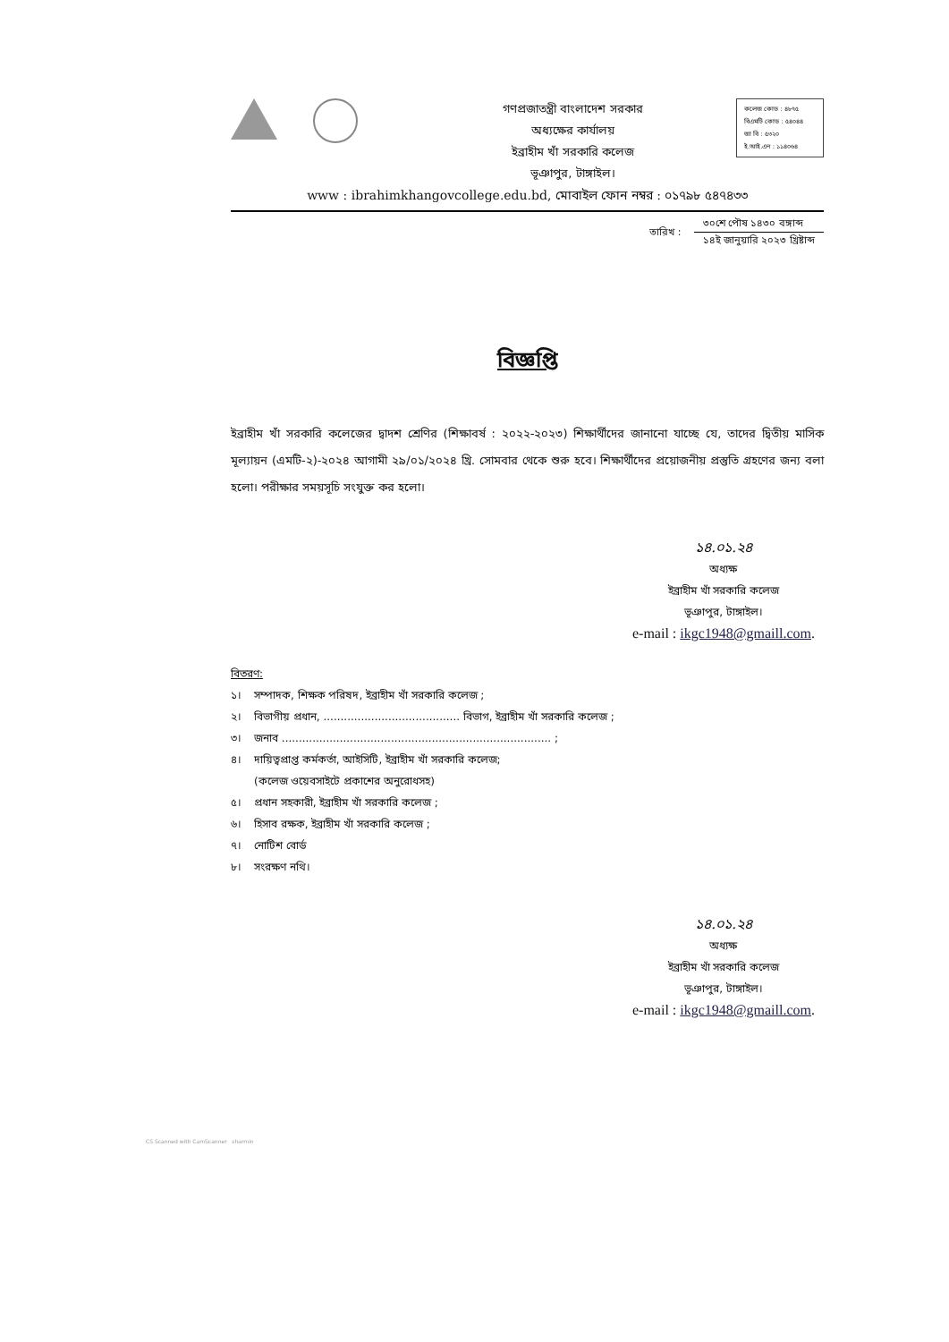গণপ্রজাতন্ত্রী বাংলাদেশ সরকার
অধ্যক্ষের কার্যালয়
ইব্রাহীম খাঁ সরকারি কলেজ
ভূঞাপুর, টাঙ্গাইল।
কলেজ কোড : ৪৮৭৫
বিএমটি কোড : ৫৪০৪৪
জা বি : ৫৩২০
ই.আই.এন : ১১৪০৬৪
www : ibrahimkhangovcollege.edu.bd, মোবাইল ফোন নম্বর : ০১৭৯৮ ৫৪৭৪৩৩
তারিখ :
৩০শে পৌষ ১৪৩০ বঙ্গাব্দ
১৪ই জানুয়ারি ২০২৩ খ্রিষ্টাব্দ
বিজ্ঞপ্তি
ইব্রাহীম খাঁ সরকারি কলেজের দ্বাদশ শ্রেণির (শিক্ষাবর্ষ : ২০২২-২০২৩) শিক্ষার্থীদের জানানো যাচ্ছে যে, তাদের দ্বিতীয় মাসিক মূল্যায়ন (এমটি-২)-২০২৪ আগামী ২৯/০১/২০২৪ খ্রি. সোমবার থেকে শুরু হবে। শিক্ষার্থীদের প্রয়োজনীয় প্রস্তুতি গ্রহণের জন্য বলা হলো। পরীক্ষার সময়সূচি সংযুক্ত কর হলো।
১৪.০১.২৪
অধ্যক্ষ
ইব্রাহীম খাঁ সরকারি কলেজ
ভূঞাপুর, টাঙ্গাইল।
e-mail : ikgc1948@gmaill.com.
বিতরণ:
| ১। | সম্পাদক, শিক্ষক পরিষদ, ইব্রাহীম খাঁ সরকারি কলেজ ; |
| ২। | বিভাগীয় প্রধান, ........................................ বিভাগ, ইব্রাহীম খাঁ সরকারি কলেজ ; |
| ৩। | জনাব ............................................................................... ; |
| ৪। | দায়িত্বপ্রাপ্ত কর্মকর্তা, আইসিটি, ইব্রাহীম খাঁ সরকারি কলেজ; (কলেজ ওয়েবসাইটে প্রকাশের অনুরোধসহ) |
| ৫। | প্রধান সহকারী, ইব্রাহীম খাঁ সরকারি কলেজ ; |
| ৬। | হিসাব রক্ষক, ইব্রাহীম খাঁ সরকারি কলেজ ; |
| ৭। | নোটিশ বোর্ড |
| ৮। | সংরক্ষণ নথি। |
১৪.০১.২৪
অধ্যক্ষ
ইব্রাহীম খাঁ সরকারি কলেজ
ভূঞাপুর, টাঙ্গাইল।
e-mail : ikgc1948@gmaill.com.
CS Scanned with CamScanner sharmin